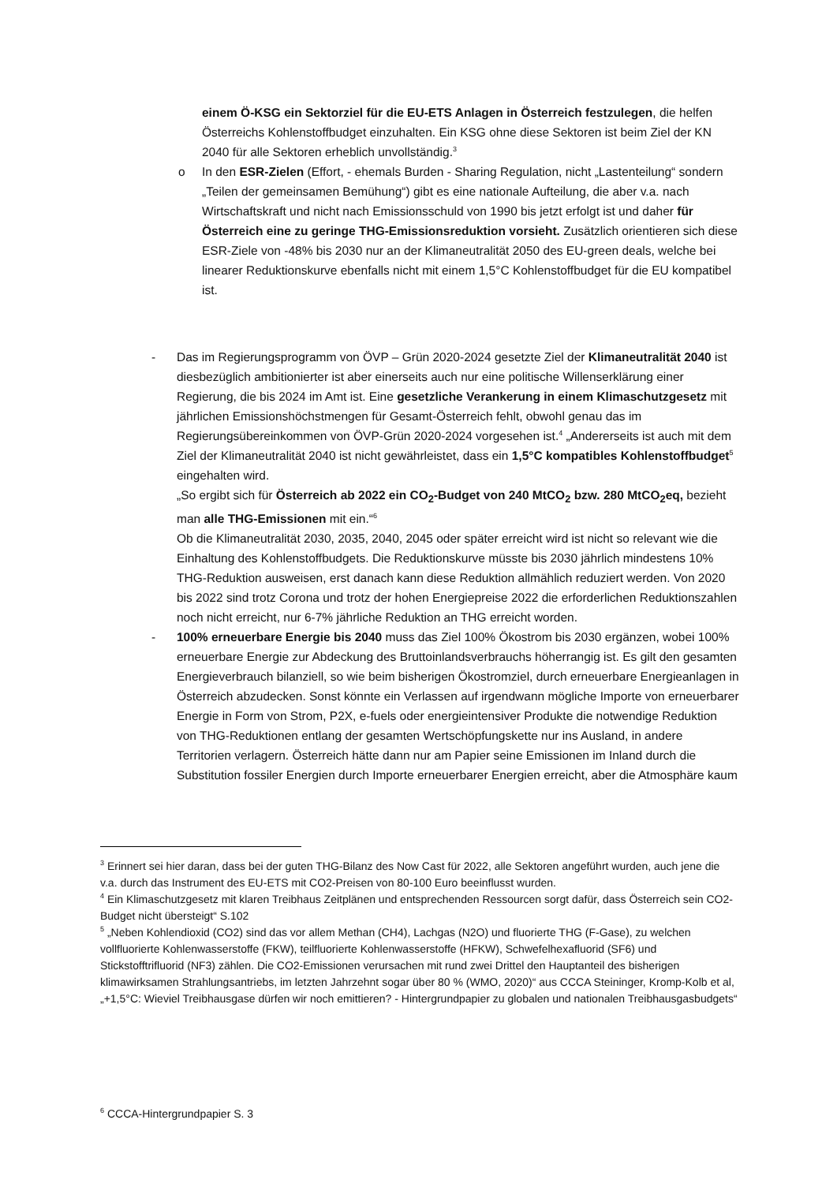einem Ö-KSG ein Sektorziel für die EU-ETS Anlagen in Österreich festzulegen, die helfen Österreichs Kohlenstoffbudget einzuhalten. Ein KSG ohne diese Sektoren ist beim Ziel der KN 2040 für alle Sektoren erheblich unvollständig.<sup>3</sup>
o In den ESR-Zielen (Effort, - ehemals Burden - Sharing Regulation, nicht „Lastenteilung“ sondern „Teilen der gemeinsamen Bemühung“) gibt es eine nationale Aufteilung, die aber v.a. nach Wirtschaftskraft und nicht nach Emissionsschuld von 1990 bis jetzt erfolgt ist und daher für Österreich eine zu geringe THG-Emissionsreduktion vorsieht. Zusätzlich orientieren sich diese ESR-Ziele von -48% bis 2030 nur an der Klimaneutralität 2050 des EU-green deals, welche bei linearer Reduktionskurve ebenfalls nicht mit einem 1,5°C Kohlenstoffbudget für die EU kompatibel ist.
- Das im Regierungsprogramm von ÖVP – Grün 2020-2024 gesetzte Ziel der Klimaneutralität 2040 ist diesbezüglich ambitionierter ist aber einerseits auch nur eine politische Willenserklärung einer Regierung, die bis 2024 im Amt ist. Eine gesetzliche Verankerung in einem Klimaschutzgesetz mit jährlichen Emissionshöchstmengen für Gesamt-Österreich fehlt, obwohl genau das im Regierungsübereinkommen von ÖVP-Grün 2020-2024 vorgesehen ist.<sup>4</sup> „Andererseits ist auch mit dem Ziel der Klimaneutralität 2040 ist nicht gewährleistet, dass ein 1,5°C kompatibles Kohlenstoffbudget<sup>5</sup> eingehalten wird.
„So ergibt sich für Österreich ab 2022 ein CO<sub>2</sub>-Budget von 240 MtCO<sub>2</sub> bzw. 280 MtCO<sub>2</sub>eq, bezieht man alle THG-Emissionen mit ein.“<sup>6</sup>
Ob die Klimaneutralität 2030, 2035, 2040, 2045 oder später erreicht wird ist nicht so relevant wie die Einhaltung des Kohlenstoffbudgets. Die Reduktionskurve müsste bis 2030 jährlich mindestens 10% THG-Reduktion ausweisen, erst danach kann diese Reduktion allmählich reduziert werden. Von 2020 bis 2022 sind trotz Corona und trotz der hohen Energiepreise 2022 die erforderlichen Reduktionszahlen noch nicht erreicht, nur 6-7% jährliche Reduktion an THG erreicht worden.
- 100% erneuerbare Energie bis 2040 muss das Ziel 100% Ökostrom bis 2030 ergänzen, wobei 100% erneuerbare Energie zur Abdeckung des Bruttoinlandsverbrauchs höherrangig ist. Es gilt den gesamten Energieverbrauch bilanziell, so wie beim bisherigen Ökostromziel, durch erneuerbare Energieanlagen in Österreich abzudecken. Sonst könnte ein Verlassen auf irgendwann mögliche Importe von erneuerbarer Energie in Form von Strom, P2X, e-fuels oder energieintensiver Produkte die notwendige Reduktion von THG-Reduktionen entlang der gesamten Wertschöpfungskette nur ins Ausland, in andere Territorien verlagern. Österreich hätte dann nur am Papier seine Emissionen im Inland durch die Substitution fossiler Energien durch Importe erneuerbarer Energien erreicht, aber die Atmosphäre kaum
<sup>3</sup> Erinnert sei hier daran, dass bei der guten THG-Bilanz des Now Cast für 2022, alle Sektoren angeführt wurden, auch jene die v.a. durch das Instrument des EU-ETS mit CO2-Preisen von 80-100 Euro beeinflusst wurden.
<sup>4</sup> Ein Klimaschutzgesetz mit klaren Treibhaus Zeitplänen und entsprechenden Ressourcen sorgt dafür, dass Österreich sein CO2-Budget nicht übersteigt“ S.102
<sup>5</sup> „Neben Kohlendioxid (CO2) sind das vor allem Methan (CH4), Lachgas (N2O) und fluorierte THG (F-Gase), zu welchen vollfluorierte Kohlenwasserstoffe (FKW), teilfluorierte Kohlenwasserstoffe (HFKW), Schwefelhexafluorid (SF6) und Stickstofftrifluorid (NF3) zählen. Die CO2-Emissionen verursachen mit rund zwei Drittel den Hauptanteil des bisherigen klimawirksamen Strahlungsantriebs, im letzten Jahrzehnt sogar über 80 % (WMO, 2020)“ aus CCCA Steininger, Kromp-Kolb et al, „+1,5°C: Wieviel Treibhausgase dürfen wir noch emittieren? - Hintergrundpapier zu globalen und nationalen Treibhausgasbudgets“
<sup>6</sup> CCCA-Hintergrundpapier S. 3